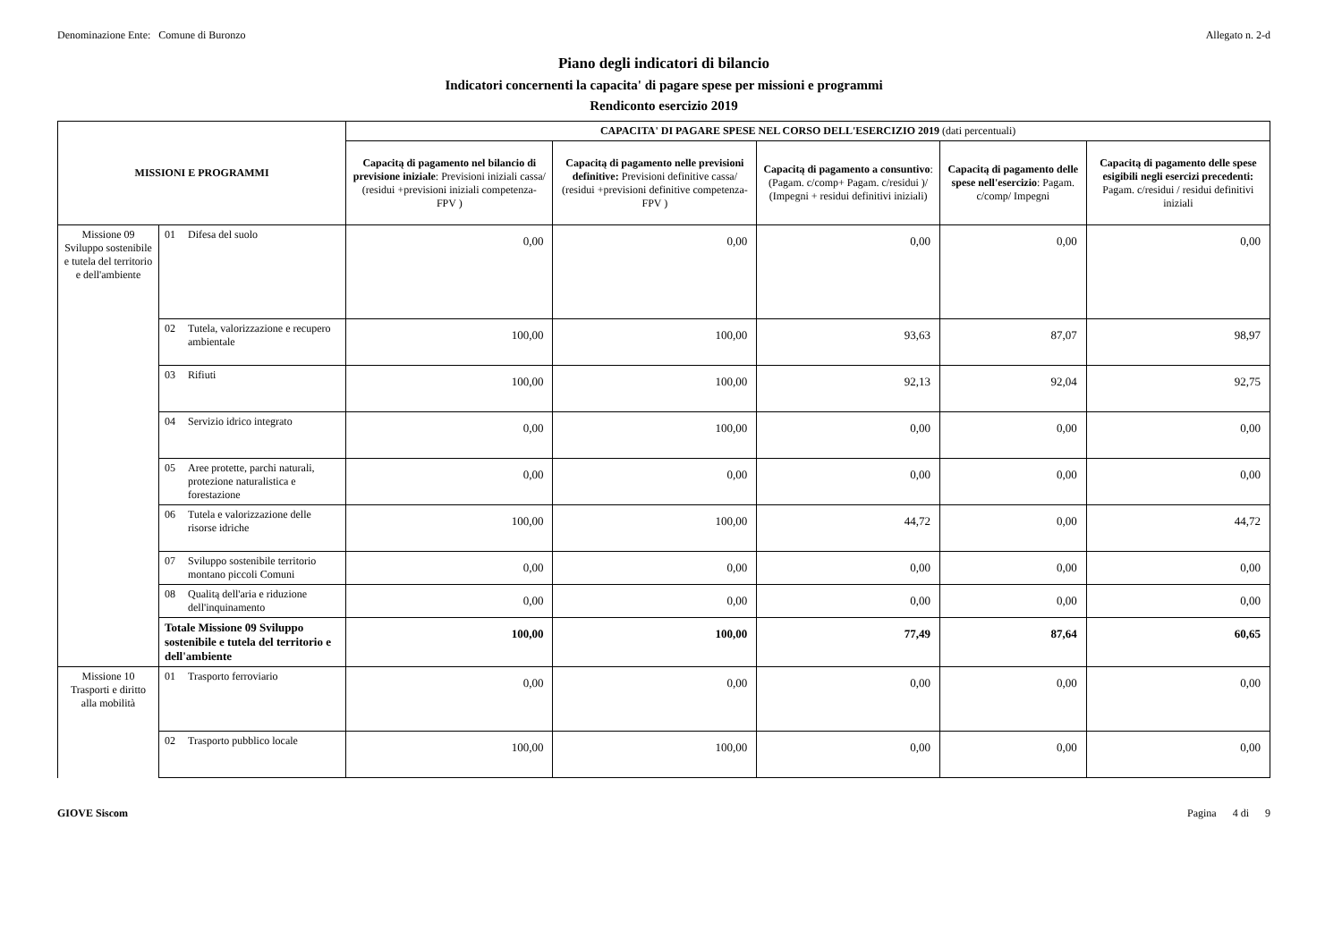Denominazione Ente: Comune di Buronzo Allegato n. 2-d
Piano degli indicatori di bilancio
Indicatori concernenti la capacita' di pagare spese per missioni e programmi
Rendiconto esercizio 2019
| MISSIONI E PROGRAMMI | | | CAPACITA' DI PAGARE SPESE NEL CORSO DELL'ESERCIZIO 2019 (dati percentuali) | | | | |
| --- | --- | --- | --- | --- | --- | --- | --- |
| | | | Capacitą di pagamento nel bilancio di previsione iniziale : Previsioni iniziali cassa/ (residui +previsioni iniziali competenza- FPV ) | Capacitą di pagamento nelle previsioni definitive: Previsioni definitive cassa/ (residui +previsioni definitive competenza- FPV ) | Capacitą di pagamento a consuntivo : (Pagam. c/comp+ Pagam. c/residui )/ (Impegni + residui definitivi iniziali) | Capacitą di pagamento delle spese nell'esercizio : Pagam. c/comp/ Impegni | Capacitą di pagamento delle spese esigibili negli esercizi precedenti: Pagam. c/residui / residui definitivi iniziali |
| Missione 09 Sviluppo sostenibile e tutela del territorio e dell'ambiente | 01 | Difesa del suolo | 0,00 | 0,00 | 0,00 | 0,00 | 0,00 |
| | 02 | Tutela, valorizzazione e recupero ambientale | 100,00 | 100,00 | 93,63 | 87,07 | 98,97 |
| | 03 | Rifiuti | 100,00 | 100,00 | 92,13 | 92,04 | 92,75 |
| | 04 | Servizio idrico integrato | 0,00 | 100,00 | 0,00 | 0,00 | 0,00 |
| | 05 | Aree protette, parchi naturali, protezione naturalistica e forestazione | 0,00 | 0,00 | 0,00 | 0,00 | 0,00 |
| | 06 | Tutela e valorizzazione delle risorse idriche | 100,00 | 100,00 | 44,72 | 0,00 | 44,72 |
| | 07 | Sviluppo sostenibile territorio montano piccoli Comuni | 0,00 | 0,00 | 0,00 | 0,00 | 0,00 |
| | 08 | Qualitą dell'aria e riduzione dell'inquinamento | 0,00 | 0,00 | 0,00 | 0,00 | 0,00 |
| | Totale Missione 09 Sviluppo sostenibile e tutela del territorio e dell'ambiente | | 100,00 | 100,00 | 77,49 | 87,64 | 60,65 |
| Missione 10 Trasporti e diritto alla mobilità | 01 | Trasporto ferroviario | 0,00 | 0,00 | 0,00 | 0,00 | 0,00 |
| | 02 | Trasporto pubblico locale | 100,00 | 100,00 | 0,00 | 0,00 | 0,00 |
GIOVE Siscom Pagina 4 di 9